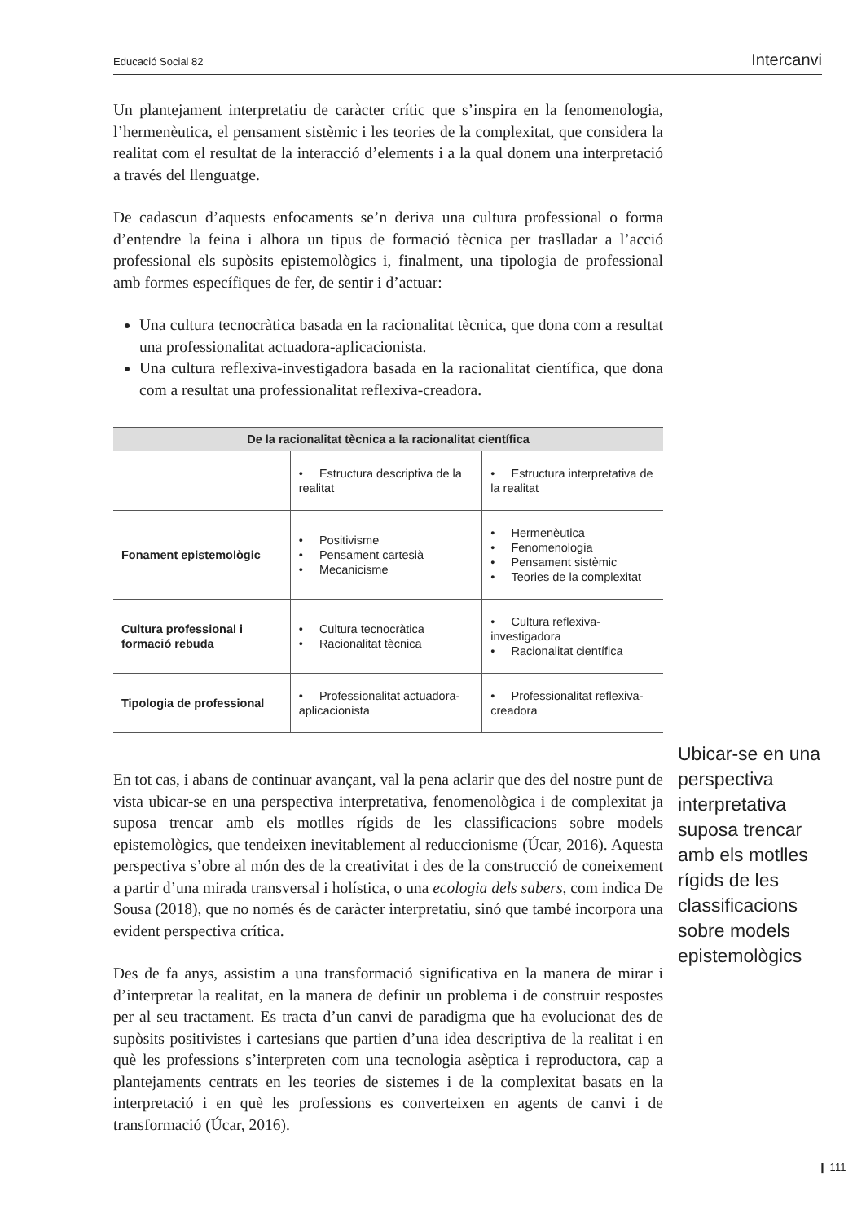Educació Social 82 Intercanvi
Un plantejament interpretatiu de caràcter crític que s’inspira en la fenomenologia, l’hermenèutica, el pensament sistèmic i les teories de la complexitat, que considera la realitat com el resultat de la interacció d’elements i a la qual donem una interpretació a través del llenguatge.
De cadascun d’aquests enfocaments se’n deriva una cultura professional o forma d’entendre la feina i alhora un tipus de formació tècnica per traslladar a l’acció professional els supòsits epistemològics i, finalment, una tipologia de professional amb formes específiques de fer, de sentir i d’actuar:
Una cultura tecnocràtica basada en la racionalitat tècnica, que dona com a resultat una professionalitat actuadora-aplicacionista.
Una cultura reflexiva-investigadora basada en la racionalitat científica, que dona com a resultat una professionalitat reflexiva-creadora.
| De la racionalitat tècnica a la racionalitat científica | | |
| --- | --- | --- |
| | • Estructura descriptiva de la realitat | • Estructura interpretativa de la realitat |
| Fonament epistemològic | • Positivisme • Pensament cartesià • Mecanicisme | • Hermenèutica • Fenomenologia • Pensament sistèmic • Teories de la complexitat |
| Cultura professional i formació rebuda | • Cultura tecnocràtica • Racionalitat tècnica | • Cultura reflexiva-investigadora • Racionalitat científica |
| Tipologia de professional | • Professionalitat actuadora-aplicacionista | • Professionalitat reflexiva-creadora |
En tot cas, i abans de continuar avançant, val la pena aclarir que des del nostre punt de vista ubicar-se en una perspectiva interpretativa, fenomenològica i de complexitat ja suposa trencar amb els motlles rígids de les classificacions sobre models epistemològics, que tendeixen inevitablement al reduccionisme (Úcar, 2016). Aquesta perspectiva s’obre al món des de la creativitat i des de la construcció de coneixement a partir d’una mirada transversal i holística, o una ecologia dels sabers, com indica De Sousa (2018), que no només és de caràcter interpretatiu, sinó que també incorpora una evident perspectiva crítica.
Des de fa anys, assistim a una transformació significativa en la manera de mirar i d’interpretar la realitat, en la manera de definir un problema i de construir respostes per al seu tractament. Es tracta d’un canvi de paradigma que ha evolucionat des de supòsits positivistes i cartesians que partien d’una idea descriptiva de la realitat i en què les professions s’interpreten com una tecnologia asèptica i reproductora, cap a plantejaments centrats en les teories de sistemes i de la complexitat basats en la interpretació i en què les professions es converteixen en agents de canvi i de transformació (Úcar, 2016).
Ubicar-se en una perspectiva interpretativa suposa trencar amb els motlles rígids de les classificacions sobre models epistemològics
❙ 111